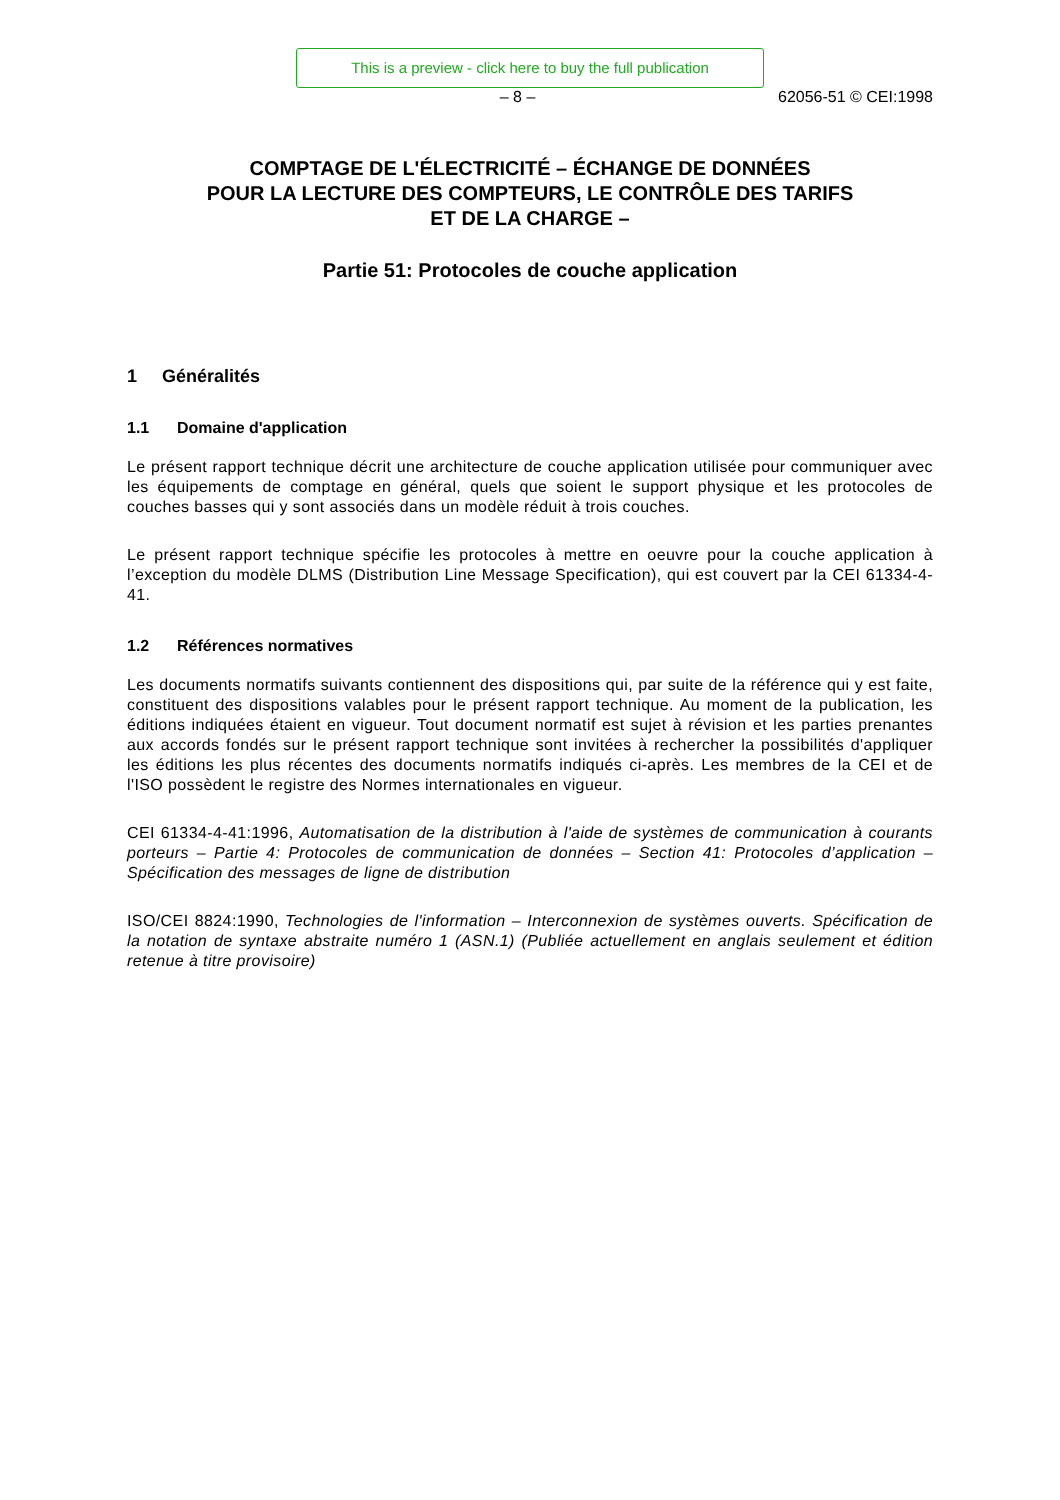This is a preview - click here to buy the full publication
– 8 – 62056-51 © CEI:1998
COMPTAGE DE L'ÉLECTRICITÉ – ÉCHANGE DE DONNÉES
POUR LA LECTURE DES COMPTEURS, LE CONTRÔLE DES TARIFS
ET DE LA CHARGE –
Partie 51: Protocoles de couche application
1 Généralités
1.1 Domaine d'application
Le présent rapport technique décrit une architecture de couche application utilisée pour communiquer avec les équipements de comptage en général, quels que soient le support physique et les protocoles de couches basses qui y sont associés dans un modèle réduit à trois couches.
Le présent rapport technique spécifie les protocoles à mettre en oeuvre pour la couche application à l’exception du modèle DLMS (Distribution Line Message Specification), qui est couvert par la CEI 61334-4-41.
1.2 Références normatives
Les documents normatifs suivants contiennent des dispositions qui, par suite de la référence qui y est faite, constituent des dispositions valables pour le présent rapport technique. Au moment de la publication, les éditions indiquées étaient en vigueur. Tout document normatif est sujet à révision et les parties prenantes aux accords fondés sur le présent rapport technique sont invitées à rechercher la possibilités d'appliquer les éditions les plus récentes des documents normatifs indiqués ci-après. Les membres de la CEI et de l'ISO possèdent le registre des Normes internationales en vigueur.
CEI 61334-4-41:1996, Automatisation de la distribution à l'aide de systèmes de communication à courants porteurs – Partie 4: Protocoles de communication de données – Section 41: Protocoles d’application – Spécification des messages de ligne de distribution
ISO/CEI 8824:1990, Technologies de l'information – Interconnexion de systèmes ouverts. Spécification de la notation de syntaxe abstraite numéro 1 (ASN.1) (Publiée actuellement en anglais seulement et édition retenue à titre provisoire)